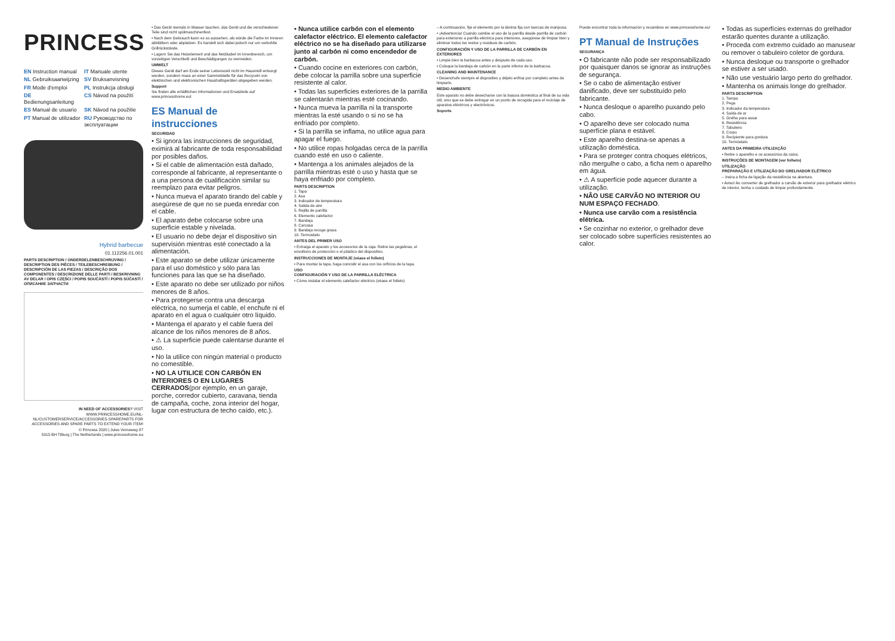PRINCESS<sup>®</sup>
EN Instruction manual IT Manuale utente NL Gebruiksaanwijzing SV Bruksanvisning FR Mode d'emploi PL Instrukcja obsługi DE Bedienungsanleitung CS Návod na použití ES Manual de usuario SK Návod na použitie PT Manual de utilizador RU Руководство по эксплуатации
Hybrid barbecue
01.112256.01.001
PARTS DESCRIPTION / ONDERDELENBESCHRIJVING / DESCRIPTION DES PIÈCES / TEILEBESCHREIBUNG / DESCRIPCIÓN DE LAS PIEZAS / DESCRIÇÃO DOS COMPONENTES / DESCRIZIONE DELLE PARTI / BESKRIVNING AV DELAR / OPIS CZĘŚCI / POPIS SOUČÁSTÍ / POPIS SÚČASTÍ / ОПИСАНИЕ ЗАПЧАСТИ
IN NEED OF ACCESSORIES? VISIT WWW.PRINCESSHOME.EU/NL-NL/CUSTOMERSERVICE/ACCESSORIES-SPAREPARTS FOR ACCESSORIES AND SPARE PARTS TO EXTEND YOUR ITEM!
© Princess 2020 | Jules Verneweg 87
5015 BH Tilburg | The Netherlands | www.princesshome.eu
• Das Gerät niemals in Wasser tauchen, das Gerät und die verschiedenen Teile sind nicht spülmaschinenfest.
• Nach dem Gebrauch kann es so aussehen, als würde die Farbe im Inneren abblättern oder abplatzen. Es handelt sich dabei jedoch nur um verkohlte Grillrückstände.
• Lagern Sie das Heizelement und das Netzkabel im Innenbereich, um vorzeitigen Verschleiß und Beschädigungen zu vermeiden.
UMWELT
Dieses Gerät darf am Ende seiner Lebenszeit nicht im Hausmüll entsorgt werden, sondern muss an einer Sammelstelle für das Recyceln von elektrischen und elektronischen Haushaltsgeräten abgegeben werden.
Support
Sie finden alle erhältlichen Informationen und Ersatzteile auf www.princesshome.eu!
ES Manual de instrucciones
SEGURIDAD
• Si ignora las instrucciones de seguridad, eximirá al fabricante de toda responsabilidad por posibles daños.
• Si el cable de alimentación está dañado, corresponde al fabricante, al representante o a una persona de cualificación similar su reemplazo para evitar peligros.
• Nunca mueva el aparato tirando del cable y asegúrese de que no se pueda enredar con el cable.
• El aparato debe colocarse sobre una superficie estable y nivelada.
• El usuario no debe dejar el dispositivo sin supervisión mientras esté conectado a la alimentación.
• Este aparato se debe utilizar únicamente para el uso doméstico y sólo para las funciones para las que se ha diseñado.
• Este aparato no debe ser utilizado por niños menores de 8 años.
• Para protegerse contra una descarga eléctrica, no sumerja el cable, el enchufe ni el aparato en el agua o cualquier otro líquido.
• Mantenga el aparato y el cable fuera del alcance de los niños menores de 8 años.
• ⚠ La superficie puede calentarse durante el uso.
• No la utilice con ningún material o producto no comestible.
• NO LA UTILICE CON CARBÓN EN INTERIORES O EN LUGARES CERRADOS(por ejemplo, en un garaje, porche, corredor cubierto, caravana, tienda de campaña, coche, zona interior del hogar, lugar con estructura de techo caído, etc.).
• Nunca utilice carbón con el elemento calefactor eléctrico. El elemento calefactor eléctrico no se ha diseñado para utilizarse junto al carbón ni como encendedor de carbón.
• Cuando cocine en exteriores con carbón, debe colocar la parrilla sobre una superficie resistente al calor.
• Todas las superficies exteriores de la parrilla se calentarán mientras esté cocinando.
• Nunca mueva la parrilla ni la transporte mientras la esté usando o si no se ha enfriado por completo.
• Si la parrilla se inflama, no utilice agua para apagar el fuego.
• No utilice ropas holgadas cerca de la parrilla cuando esté en uso o caliente.
• Mantenga a los animales alejados de la parrilla mientras esté o uso y hasta que se haya enfriado por completo.
PARTS DESCRIPTION
1. Tapa
2. Asa
3. Indicador de temperatura
4. Salida de aire
5. Rejilla de parrilla
6. Elemento calefactor
7. Bandeja
8. Carcasa
9. Bandeja recoge grasa
10. Termostato
ANTES DEL PRIMER USO
• Extraiga el aparato y los accesorios de la caja. Retire las pegatinas, el envoltorio de protección o el plástico del dispositivo.
INSTRUCCIONES DE MONTAJE (véase el folleto)
• Para montar la tapa, haga coincidir el asa con los orificios de la tapa.
USO
CONFIGURACIÓN Y USO DE LA PARRILLA ELÉCTRICA
• Cómo instalar el elemento calefactor eléctrico (véase el folleto)
– A continuación, fije el elemento por la lámina fija con tuercas de mariposa.
• ¡Advertencia! Cuando cambie el uso de la parrilla desde parrilla de carbón para exteriores a parrilla eléctrica para interiores, asegúrese de limpiar bien y eliminar todos los restos y residuos de carbón.
CONFIGURACIÓN Y USO DE LA PARRILLA DE CARBÓN EN EXTERIORES
• Limpie bien la barbacoa antes y después de cada uso.
• Coloque la bandeja de carbón en la parte inferior de la barbacoa.
CLEANING AND MAINTENANCE
• Desenchufe siempre el dispositivo y déjelo enfriar por completo antes de limpiarlo.
MEDIO AMBIENTE
Este aparato no debe desecharse con la basura doméstica al final de su vida útil, sino que se debe entregar en un punto de recogida para el reciclaje de aparatos eléctricos y electrónicos.
Soporte
Puede encontrar toda la información y recambios en www.princesshome.eu!
PT Manual de Instruções
SEGURANÇA
• O fabricante não pode ser responsabilizado por quaisquer danos se ignorar as instruções de segurança.
• Se o cabo de alimentação estiver danificado, deve ser substituído pelo fabricante.
• Nunca desloque o aparelho puxando pelo cabo.
• O aparelho deve ser colocado numa superfície plana e estável.
• Este aparelho destina-se apenas a utilização doméstica.
• Para se proteger contra choques elétricos, não mergulhe o cabo, a ficha nem o aparelho em água.
• ⚠ A superfície pode aquecer durante a utilização.
• NÃO USE CARVÃO NO INTERIOR OU NUM ESPAÇO FECHADO.
• Nunca use carvão com a resistência elétrica.
• Se cozinhar no exterior, o grelhador deve ser colocado sobre superfícies resistentes ao calor.
• Todas as superfícies externas do grelhador estarão quentes durante a utilização.
• Proceda com extremo cuidado ao manusear ou remover o tabuleiro coletor de gordura.
• Nunca desloque ou transporte o grelhador se estiver a ser usado.
• Não use vestuário largo perto do grelhador.
• Mantenha os animais longe do grelhador.
PARTS DESCRIPTION
1. Tampa
2. Pega
3. Indicador da temperatura
4. Saída de ar
5. Grelha para assar
6. Resistência
7. Tabuleiro
8. Corpo
9. Recipiente para gordura
10. Termóstato
ANTES DA PRIMEIRA UTILIZAÇÃO
• Retire o aparelho e os acessórios da caixa.
INSTRUÇÕES DE MONTAGEM (ver folheto)
UTILIZAÇÃO
PREPARAÇÃO E UTILIZAÇÃO DO GRELHADOR ELÉTRICO
– Insira a ficha de ligação da resistência na abertura.
• Aviso! Ao converter de grelhador a carvão de exterior para grelhador elétrico de interior, tenha o cuidado de limpar profundamente.